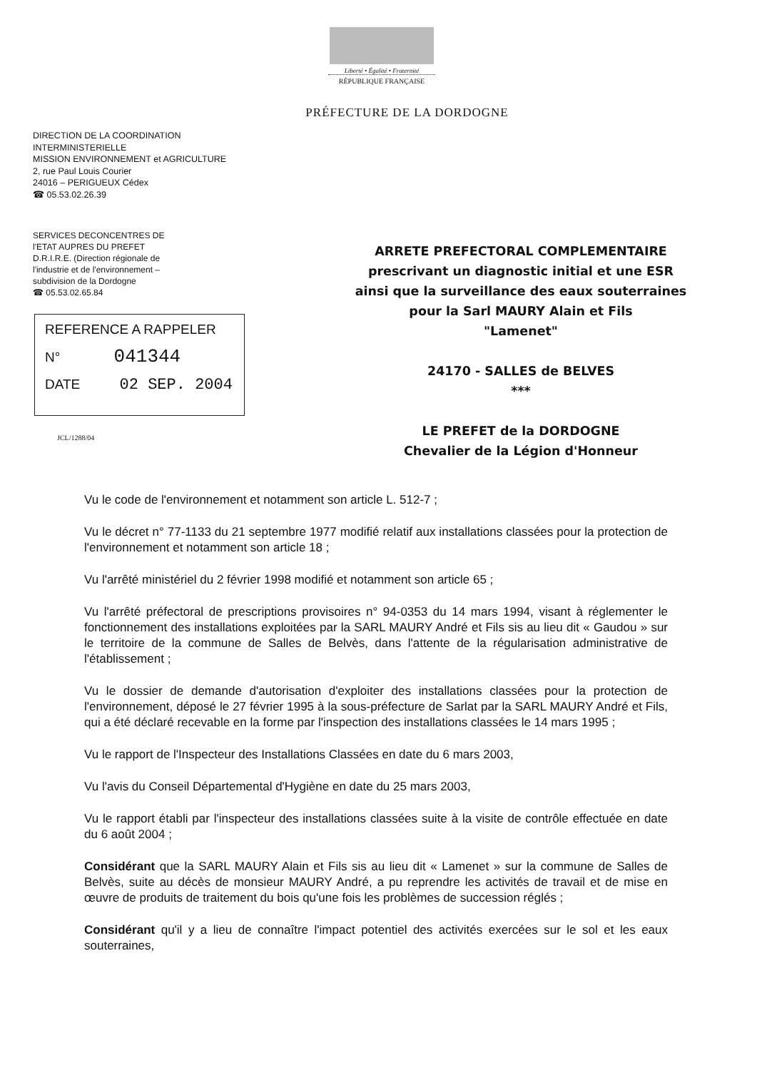Liberté • Égalité • Fraternité
RÉPUBLIQUE FRANÇAISE
PRÉFECTURE DE LA DORDOGNE
DIRECTION DE LA COORDINATION
INTERMINISTERIELLE
MISSION ENVIRONNEMENT et AGRICULTURE
2, rue Paul Louis Courier
24016 – PERIGUEUX Cédex
☎ 05.53.02.26.39
SERVICES DECONCENTRES DE
l'ETAT AUPRES DU PREFET
D.R.I.R.E. (Direction régionale de
l'industrie et de l'environnement –
subdivision de la Dordogne
☎ 05.53.02.65.84
REFERENCE A RAPPELER
N° 041344
DATE 02 SEP. 2004
JCL/1288/04
ARRETE PREFECTORAL COMPLEMENTAIRE
prescrivant un diagnostic initial et une ESR
ainsi que la surveillance des eaux souterraines
pour la Sarl MAURY Alain et Fils
"Lamenet"
24170 - SALLES de BELVES
***
LE PREFET de la DORDOGNE
Chevalier de la Légion d'Honneur
Vu le code de l'environnement et notamment son article L. 512-7 ;
Vu le décret n° 77-1133 du 21 septembre 1977 modifié relatif aux installations classées pour la protection de l'environnement et notamment son article 18 ;
Vu l'arrêté ministériel du 2 février 1998 modifié et notamment son article 65 ;
Vu l'arrêté préfectoral de prescriptions provisoires n° 94-0353 du 14 mars 1994, visant à réglementer le fonctionnement des installations exploitées par la SARL MAURY André et Fils sis au lieu dit « Gaudou » sur le territoire de la commune de Salles de Belvès, dans l'attente de la régularisation administrative de l'établissement ;
Vu le dossier de demande d'autorisation d'exploiter des installations classées pour la protection de l'environnement, déposé le 27 février 1995 à la sous-préfecture de Sarlat par la SARL MAURY André et Fils, qui a été déclaré recevable en la forme par l'inspection des installations classées le 14 mars 1995 ;
Vu le rapport de l'Inspecteur des Installations Classées en date du 6 mars 2003,
Vu l'avis du Conseil Départemental d'Hygiène en date du 25 mars 2003,
Vu le rapport établi par l'inspecteur des installations classées suite à la visite de contrôle effectuée en date du 6 août 2004 ;
Considérant que la SARL MAURY Alain et Fils sis au lieu dit « Lamenet » sur la commune de Salles de Belvès, suite au décès de monsieur MAURY André, a pu reprendre les activités de travail et de mise en œuvre de produits de traitement du bois qu'une fois les problèmes de succession réglés ;
Considérant qu'il y a lieu de connaître l'impact potentiel des activités exercées sur le sol et les eaux souterraines,